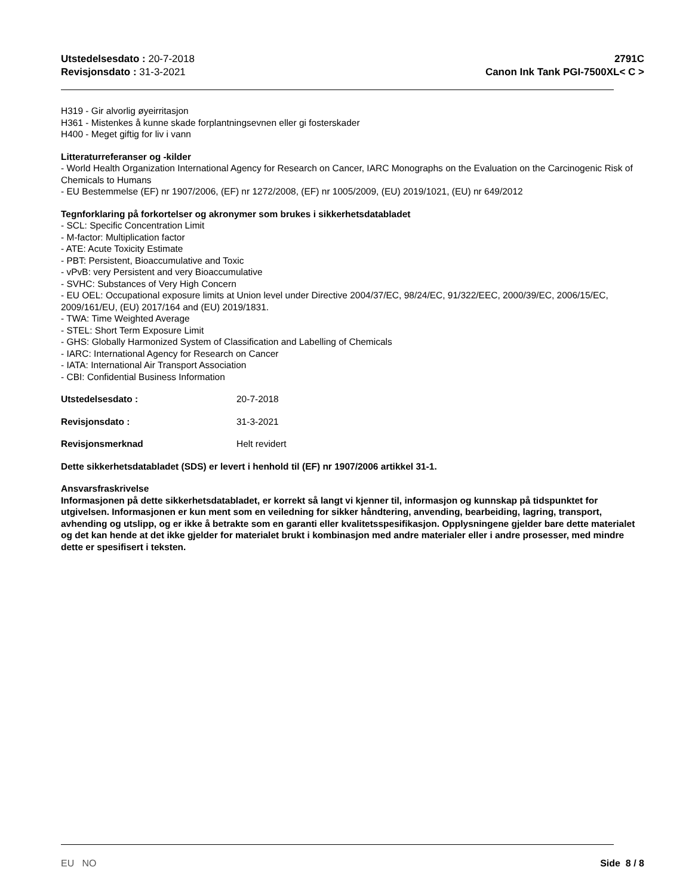Utstedelsesdato : 20-7-2018
Revisjonsdato : 31-3-2021
2791C
Canon Ink Tank PGI-7500XL< C >
H319 - Gir alvorlig øyeirritasjon
H361 - Mistenkes å kunne skade forplantningsevnen eller gi fosterskader
H400 - Meget giftig for liv i vann
Litteraturreferanser og -kilder
- World Health Organization International Agency for Research on Cancer, IARC Monographs on the Evaluation on the Carcinogenic Risk of Chemicals to Humans
- EU Bestemmelse (EF) nr 1907/2006, (EF) nr 1272/2008, (EF) nr 1005/2009, (EU) 2019/1021, (EU) nr 649/2012
Tegnforklaring på forkortelser og akronymer som brukes i sikkerhetsdatabladet
- SCL: Specific Concentration Limit
- M-factor: Multiplication factor
- ATE: Acute Toxicity Estimate
- PBT: Persistent, Bioaccumulative and Toxic
- vPvB: very Persistent and very Bioaccumulative
- SVHC: Substances of Very High Concern
- EU OEL: Occupational exposure limits at Union level under Directive 2004/37/EC, 98/24/EC, 91/322/EEC, 2000/39/EC, 2006/15/EC, 2009/161/EU, (EU) 2017/164 and (EU) 2019/1831.
- TWA: Time Weighted Average
- STEL: Short Term Exposure Limit
- GHS: Globally Harmonized System of Classification and Labelling of Chemicals
- IARC: International Agency for Research on Cancer
- IATA: International Air Transport Association
- CBI: Confidential Business Information
Utstedelsesdato : 20-7-2018
Revisjonsdato : 31-3-2021
Revisjonsmerknad Helt revidert
Dette sikkerhetsdatabladet (SDS) er levert i henhold til (EF) nr 1907/2006 artikkel 31-1.
Ansvarsfraskrivelse
Informasjonen på dette sikkerhetsdatabladet, er korrekt så langt vi kjenner til, informasjon og kunnskap på tidspunktet for utgivelsen. Informasjonen er kun ment som en veiledning for sikker håndtering, anvending, bearbeiding, lagring, transport, avhending og utslipp, og er ikke å betrakte som en garanti eller kvalitetsspesifikasjon. Opplysningene gjelder bare dette materialet og det kan hende at det ikke gjelder for materialet brukt i kombinasjon med andre materialer eller i andre prosesser, med mindre dette er spesifisert i teksten.
EU NO Side 8 / 8